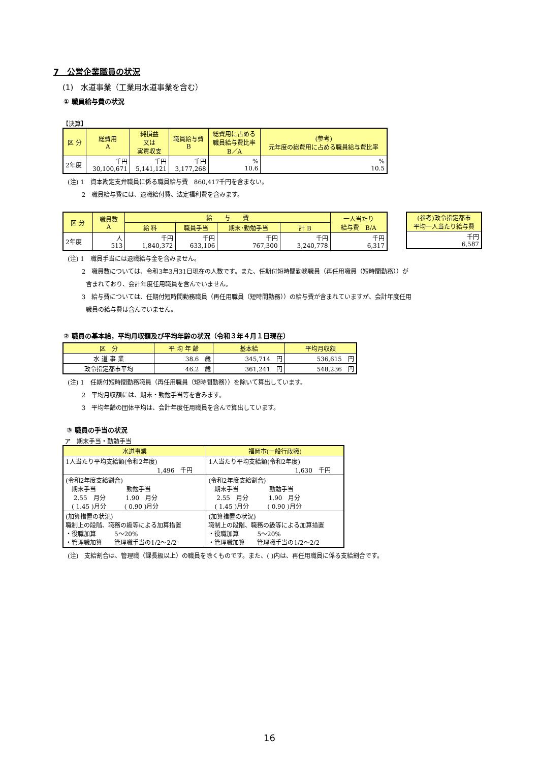7　公営企業職員の状況
(1)　水道事業（工業用水道事業を含む）
① 職員給与費の状況
【決算】
| 区 分 | 総費用 A | 純損益 又は 実質収支 | 職員給与費 B | 総費用に占める 職員給与費比率 B／A | (参考) 元年度の総費用に占める職員給与費比率 |
| --- | --- | --- | --- | --- | --- |
| 2年度 | 千円 30,100,671 | 千円 5,141,121 | 千円 3,177,268 | % 10.6 | % 10.5 |
(注) 1　資本勘定支弁職員に係る職員給与費　860,417千円を含まない。
　　 2　職員給与費には、退職給付費、法定福利費を含みます。
| 区 分 | 職員数 A | 給 与 費 | | | | 一人当たり 給与費 B/A |
| --- | --- | --- | --- | --- | --- | --- |
| | | 給 料 | 職員手当 | 期末･勤勉手当 | 計 B | |
| 2年度 | 人 513 | 千円 1,840,372 | 千円 633,106 | 千円 767,300 | 千円 3,240,778 | 千円 6,317 |
| (参考)政令指定都市 平均一人当たり給与費 |
| --- |
| 千円 6,587 |
(注) 1　職員手当には退職給与金を含みません。
　　 2　職員数については、令和3年3月31日現在の人数です。また、任期付短時間勤務職員（再任用職員（短時間勤務））が
　　　含まれており、会計年度任用職員を含んでいません。
　　 3　給与費については、任期付短時間勤務職員（再任用職員（短時間勤務））の給与費が含まれていますが、会計年度任用
　　　職員の給与費は含んでいません。
② 職員の基本給，平均月収額及び平均年齢の状況（令和３年４月１日現在）
| 区 分 | 平 均 年 齢 | 基本給 | 平均月収額 |
| --- | --- | --- | --- |
| 水 道 事 業 | 38.6 歳 | 345,714 円 | 536,615 円 |
| 政令指定都市平均 | 46.2 歳 | 361,241 円 | 548,236 円 |
(注) 1　任期付短時間勤務職員（再任用職員（短時間勤務））を除いて算出しています。
　　 2　平均月収額には、期末・勤勉手当等を含みます。
　　 3　平均年齢の団体平均は、会計年度任用職員を含んで算出しています。
③ 職員の手当の状況
ア　期末手当・勤勉手当
| 水道事業 | 福岡市(一般行政職) |
| --- | --- |
| 1人当たり平均支給額(令和2年度) 1,496 千円 | 1人当たり平均支給額(令和2年度) 1,630 千円 |
| (令和2年度支給割合) 期末手当 勤勉手当 2.55 月分 1.90 月分 ( 1.45 )月分 ( 0.90 )月分 | (令和2年度支給割合) 期末手当 勤勉手当 2.55 月分 1.90 月分 ( 1.45 )月分 ( 0.90 )月分 |
| (加算措置の状況) 職制上の段階、職務の級等による加算措置 ・役職加算 5～20% ・管理職加算 管理職手当の1/2～2/2 | (加算措置の状況) 職制上の段階、職務の級等による加算措置 ・役職加算 5～20% ・管理職加算 管理職手当の1/2～2/2 |
(注)　支給割合は、管理職（課長級以上）の職員を除くものです。また、( )内は、再任用職員に係る支給割合です。
16